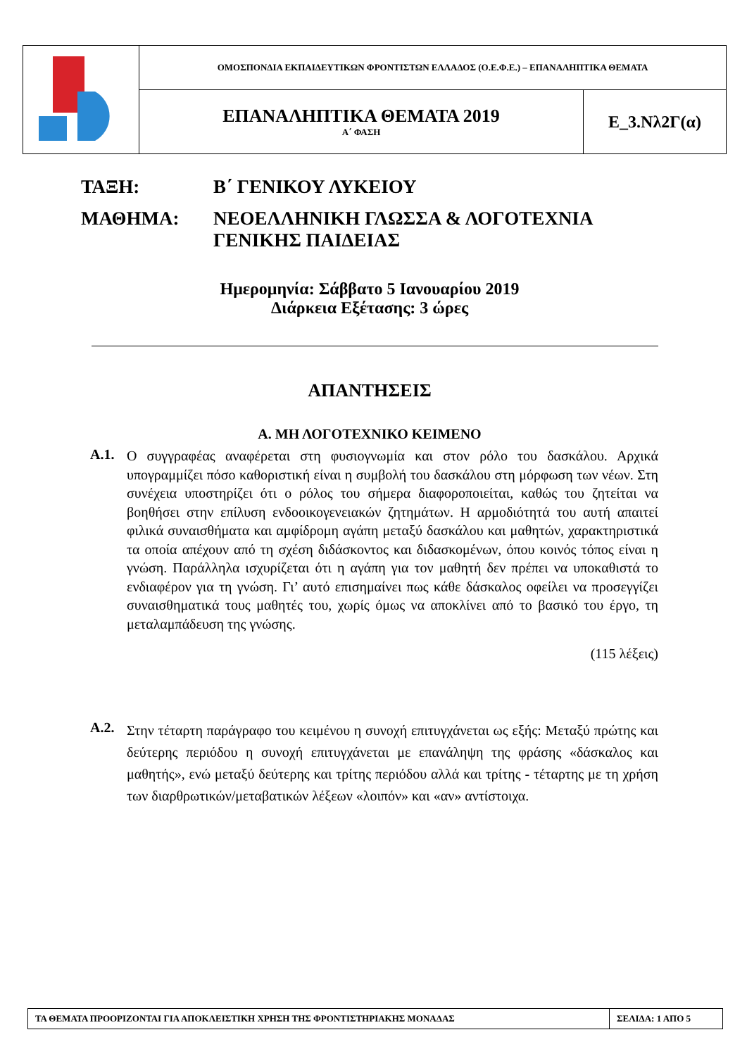| | ΟΜΟΣΠΟΝΔΙΑ ΕΚΠΑΙΔΕΥΤΙΚΩΝ ΦΡΟΝΤΙΣΤΩΝ ΕΛΛΑΔΟΣ (Ο.Ε.Φ.Ε.) – ΕΠΑΝΑΛΗΠΤΙΚΑ ΘΕΜΑΤΑ | |
| | ΕΠΑΝΑΛΗΠΤΙΚΑ ΘΕΜΑΤΑ 2019 Α΄ ΦΑΣΗ | Ε_3.Νλ2Γ(α) |
ΤΑΞΗ: Β΄ ΓΕΝΙΚΟΥ ΛΥΚΕΙΟΥ
ΜΑΘΗΜΑ: ΝΕΟΕΛΛΗΝΙΚΗ ΓΛΩΣΣΑ & ΛΟΓΟΤΕΧΝΙΑ
ΓΕΝΙΚΗΣ ΠΑΙΔΕΙΑΣ
Ημερομηνία: Σάββατο 5 Ιανουαρίου 2019
Διάρκεια Εξέτασης: 3 ώρες
ΑΠΑΝΤΗΣΕΙΣ
Α. ΜΗ ΛΟΓΟΤΕΧΝΙΚΟ ΚΕΙΜΕΝΟ
Α.1.
Ο συγγραφέας αναφέρεται στη φυσιογνωμία και στον ρόλο του δασκάλου. Αρχικά υπογραμμίζει πόσο καθοριστική είναι η συμβολή του δασκάλου στη μόρφωση των νέων. Στη συνέχεια υποστηρίζει ότι ο ρόλος του σήμερα διαφοροποιείται, καθώς του ζητείται να βοηθήσει στην επίλυση ενδοοικογενειακών ζητημάτων. Η αρμοδιότητά του αυτή απαιτεί φιλικά συναισθήματα και αμφίδρομη αγάπη μεταξύ δασκάλου και μαθητών, χαρακτηριστικά τα οποία απέχουν από τη σχέση διδάσκοντος και διδασκομένων, όπου κοινός τόπος είναι η γνώση. Παράλληλα ισχυρίζεται ότι η αγάπη για τον μαθητή δεν πρέπει να υποκαθιστά το ενδιαφέρον για τη γνώση. Γι’ αυτό επισημαίνει πως κάθε δάσκαλος οφείλει να προσεγγίζει συναισθηματικά τους μαθητές του, χωρίς όμως να αποκλίνει από το βασικό του έργο, τη μεταλαμπάδευση της γνώσης.
(115 λέξεις)
Α.2.
Στην τέταρτη παράγραφο του κειμένου η συνοχή επιτυγχάνεται ως εξής: Μεταξύ πρώτης και δεύτερης περιόδου η συνοχή επιτυγχάνεται με επανάληψη της φράσης «δάσκαλος και μαθητής», ενώ μεταξύ δεύτερης και τρίτης περιόδου αλλά και τρίτης - τέταρτης με τη χρήση των διαρθρωτικών/μεταβατικών λέξεων «λοιπόν» και «αν» αντίστοιχα.
| ΤΑ ΘΕΜΑΤΑ ΠΡΟΟΡΙΖΟΝΤΑΙ ΓΙΑ ΑΠΟΚΛΕΙΣΤΙΚΗ ΧΡΗΣΗ ΤΗΣ ΦΡΟΝΤΙΣΤΗΡΙΑΚΗΣ ΜΟΝΑΔΑΣ | ΣΕΛΙΔΑ: 1 ΑΠΟ 5 |